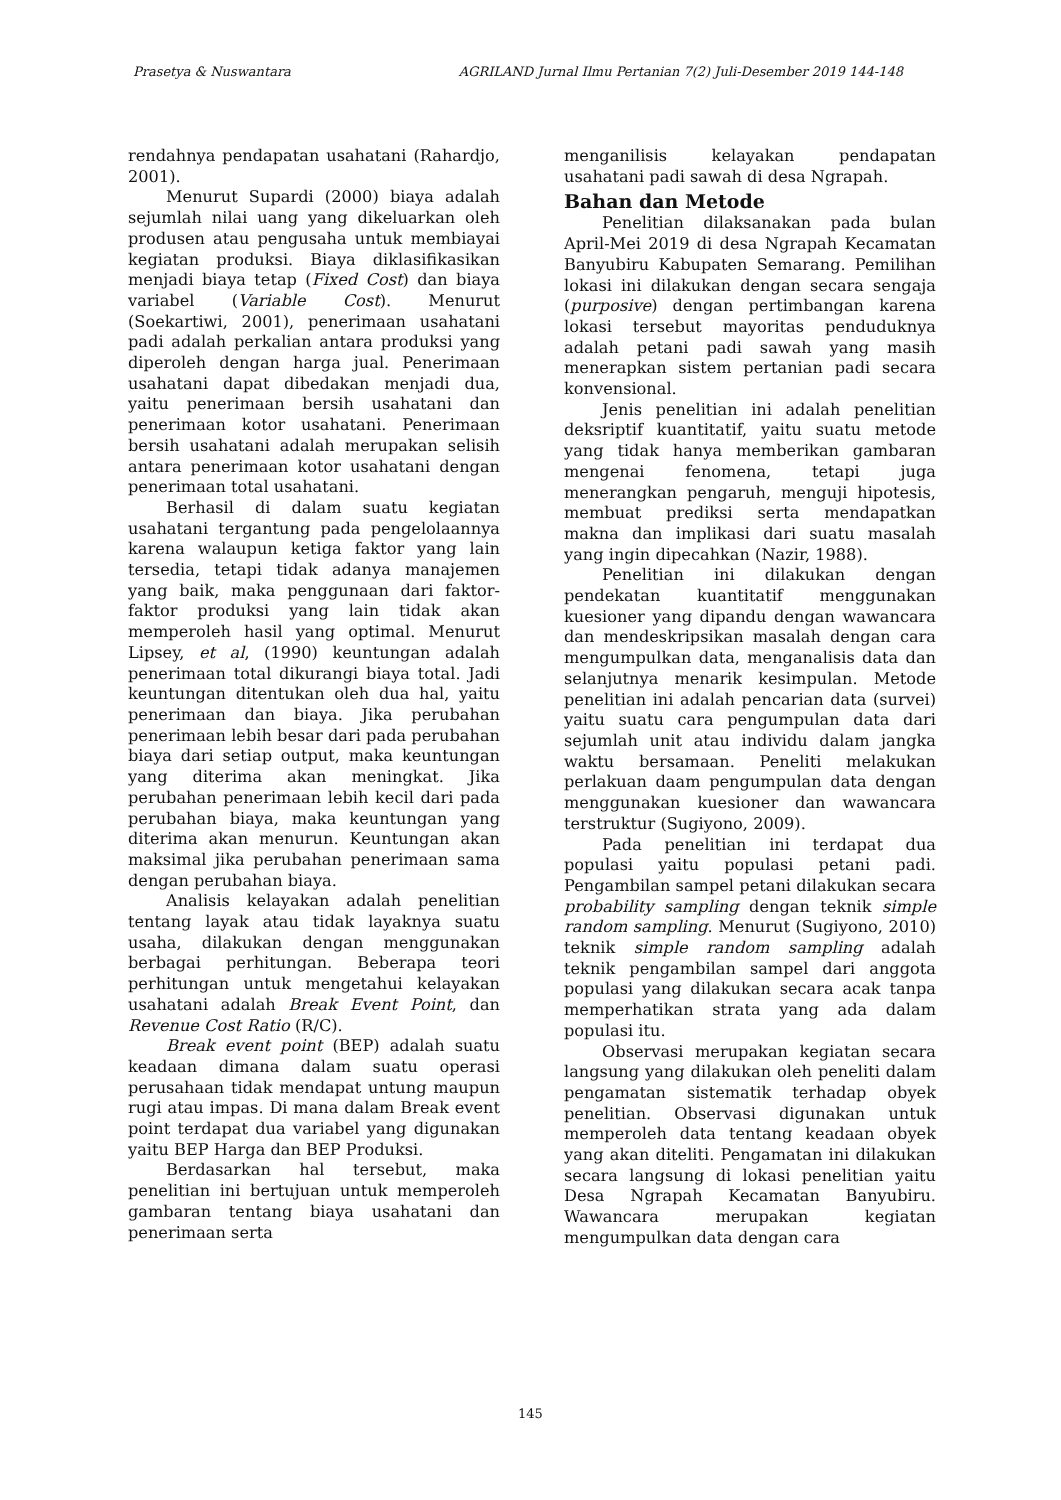Prasetya & Nuswantara AGRILAND Jurnal Ilmu Pertanian 7(2) Juli-Desember 2019 144-148
rendahnya pendapatan usahatani (Rahardjo, 2001).
Menurut Supardi (2000) biaya adalah sejumlah nilai uang yang dikeluarkan oleh produsen atau pengusaha untuk membiayai kegiatan produksi. Biaya diklasifikasikan menjadi biaya tetap (Fixed Cost) dan biaya variabel (Variable Cost). Menurut (Soekartiwi, 2001), penerimaan usahatani padi adalah perkalian antara produksi yang diperoleh dengan harga jual. Penerimaan usahatani dapat dibedakan menjadi dua, yaitu penerimaan bersih usahatani dan penerimaan kotor usahatani. Penerimaan bersih usahatani adalah merupakan selisih antara penerimaan kotor usahatani dengan penerimaan total usahatani.
Berhasil di dalam suatu kegiatan usahatani tergantung pada pengelolaannya karena walaupun ketiga faktor yang lain tersedia, tetapi tidak adanya manajemen yang baik, maka penggunaan dari faktor-faktor produksi yang lain tidak akan memperoleh hasil yang optimal. Menurut Lipsey, et al, (1990) keuntungan adalah penerimaan total dikurangi biaya total. Jadi keuntungan ditentukan oleh dua hal, yaitu penerimaan dan biaya. Jika perubahan penerimaan lebih besar dari pada perubahan biaya dari setiap output, maka keuntungan yang diterima akan meningkat. Jika perubahan penerimaan lebih kecil dari pada perubahan biaya, maka keuntungan yang diterima akan menurun. Keuntungan akan maksimal jika perubahan penerimaan sama dengan perubahan biaya.
Analisis kelayakan adalah penelitian tentang layak atau tidak layaknya suatu usaha, dilakukan dengan menggunakan berbagai perhitungan. Beberapa teori perhitungan untuk mengetahui kelayakan usahatani adalah Break Event Point, dan Revenue Cost Ratio (R/C).
Break event point (BEP) adalah suatu keadaan dimana dalam suatu operasi perusahaan tidak mendapat untung maupun rugi atau impas. Di mana dalam Break event point terdapat dua variabel yang digunakan yaitu BEP Harga dan BEP Produksi.
Berdasarkan hal tersebut, maka penelitian ini bertujuan untuk memperoleh gambaran tentang biaya usahatani dan penerimaan serta
menganilisis kelayakan pendapatan usahatani padi sawah di desa Ngrapah.
Bahan dan Metode
Penelitian dilaksanakan pada bulan April-Mei 2019 di desa Ngrapah Kecamatan Banyubiru Kabupaten Semarang. Pemilihan lokasi ini dilakukan dengan secara sengaja (purposive) dengan pertimbangan karena lokasi tersebut mayoritas penduduknya adalah petani padi sawah yang masih menerapkan sistem pertanian padi secara konvensional.
Jenis penelitian ini adalah penelitian deksriptif kuantitatif, yaitu suatu metode yang tidak hanya memberikan gambaran mengenai fenomena, tetapi juga menerangkan pengaruh, menguji hipotesis, membuat prediksi serta mendapatkan makna dan implikasi dari suatu masalah yang ingin dipecahkan (Nazir, 1988).
Penelitian ini dilakukan dengan pendekatan kuantitatif menggunakan kuesioner yang dipandu dengan wawancara dan mendeskripsikan masalah dengan cara mengumpulkan data, menganalisis data dan selanjutnya menarik kesimpulan. Metode penelitian ini adalah pencarian data (survei) yaitu suatu cara pengumpulan data dari sejumlah unit atau individu dalam jangka waktu bersamaan. Peneliti melakukan perlakuan daam pengumpulan data dengan menggunakan kuesioner dan wawancara terstruktur (Sugiyono, 2009).
Pada penelitian ini terdapat dua populasi yaitu populasi petani padi. Pengambilan sampel petani dilakukan secara probability sampling dengan teknik simple random sampling. Menurut (Sugiyono, 2010) teknik simple random sampling adalah teknik pengambilan sampel dari anggota populasi yang dilakukan secara acak tanpa memperhatikan strata yang ada dalam populasi itu.
Observasi merupakan kegiatan secara langsung yang dilakukan oleh peneliti dalam pengamatan sistematik terhadap obyek penelitian. Observasi digunakan untuk memperoleh data tentang keadaan obyek yang akan diteliti. Pengamatan ini dilakukan secara langsung di lokasi penelitian yaitu Desa Ngrapah Kecamatan Banyubiru. Wawancara merupakan kegiatan mengumpulkan data dengan cara
145